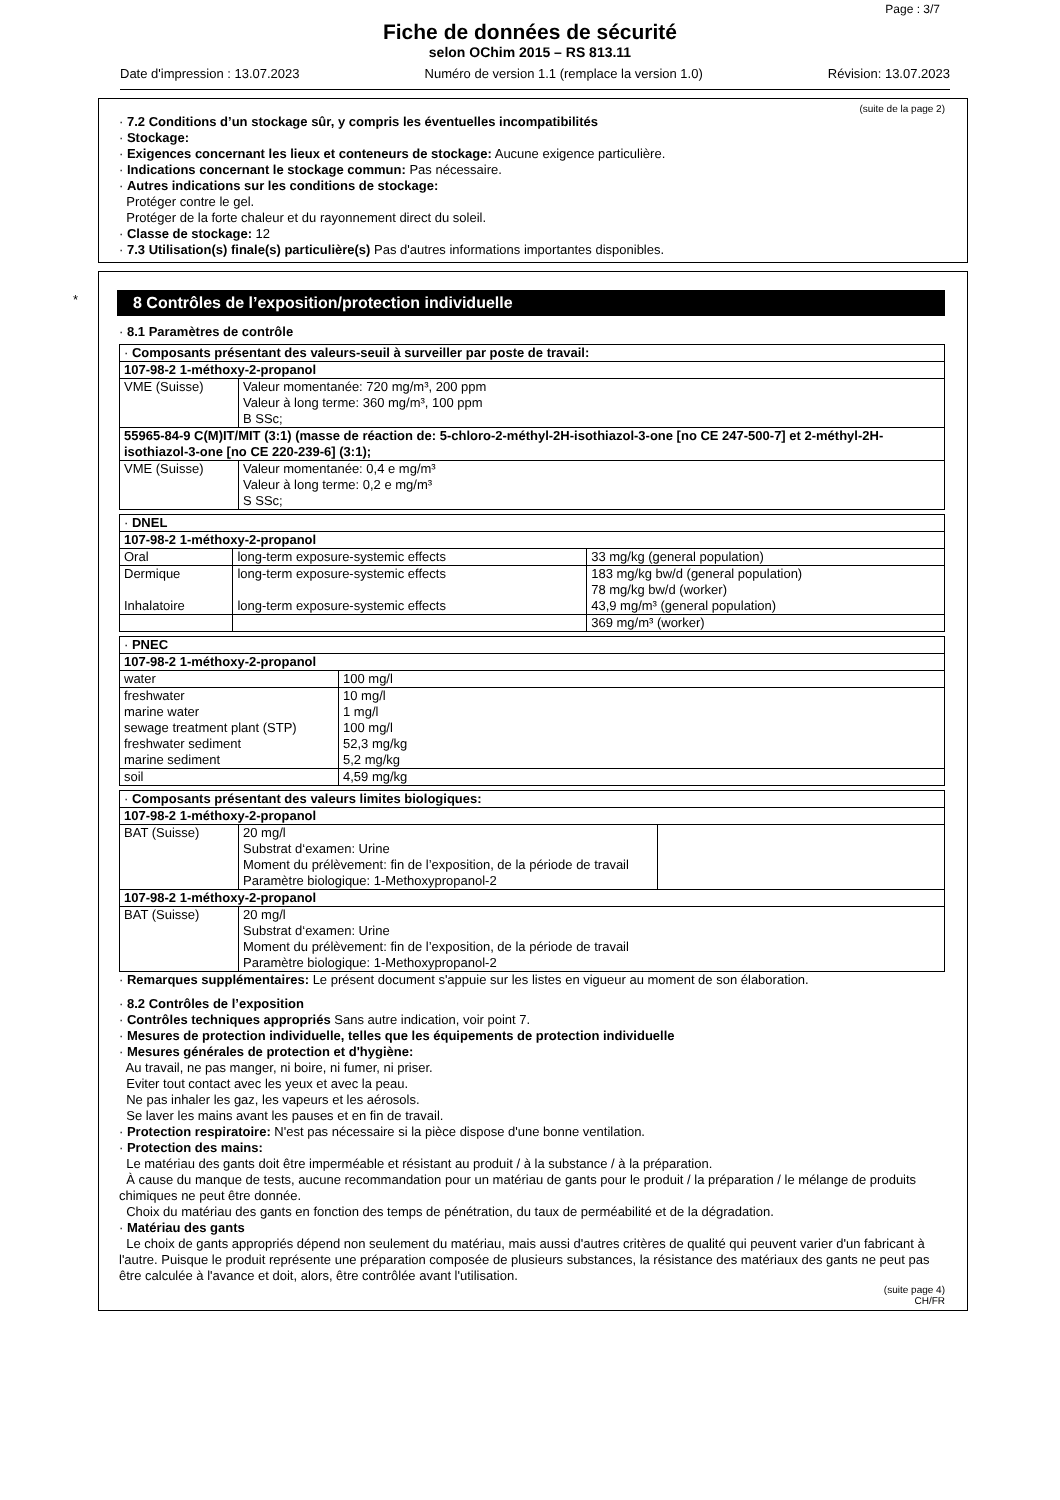Page : 3/7
Fiche de données de sécurité
selon OChim 2015 – RS 813.11
Date d'impression : 13.07.2023 Numéro de version 1.1 (remplace la version 1.0) Révision: 13.07.2023
(suite de la page 2)
· 7.2 Conditions d’un stockage sûr, y compris les éventuelles incompatibilités
· Stockage:
· Exigences concernant les lieux et conteneurs de stockage: Aucune exigence particulière.
· Indications concernant le stockage commun: Pas nécessaire.
· Autres indications sur les conditions de stockage:
Protéger contre le gel.
Protéger de la forte chaleur et du rayonnement direct du soleil.
· Classe de stockage: 12
· 7.3 Utilisation(s) finale(s) particulière(s) Pas d'autres informations importantes disponibles.
*
8 Contrôles de l’exposition/protection individuelle
· 8.1 Paramètres de contrôle
| · Composants présentant des valeurs-seuil à surveiller par poste de travail: | |
| 107-98-2 1-méthoxy-2-propanol | |
| VME (Suisse) | Valeur momentanée: 720 mg/m³, 200 ppm Valeur à long terme: 360 mg/m³, 100 ppm B SSc; |
| 55965-84-9 C(M)IT/MIT (3:1) (masse de réaction de: 5-chloro-2-méthyl-2H-isothiazol-3-one [no CE 247-500-7] et 2-méthyl-2H-isothiazol-3-one [no CE 220-239-6] (3:1); | |
| VME (Suisse) | Valeur momentanée: 0,4 e mg/m³ Valeur à long terme: 0,2 e mg/m³ S SSc; |
| · DNEL | | |
| 107-98-2 1-méthoxy-2-propanol | | |
| Oral | long-term exposure-systemic effects | 33 mg/kg (general population) |
| Dermique | long-term exposure-systemic effects | 183 mg/kg bw/d (general population) |
| | | 78 mg/kg bw/d (worker) |
| Inhalatoire | long-term exposure-systemic effects | 43,9 mg/m³ (general population) |
| | | 369 mg/m³ (worker) |
| · PNEC | |
| 107-98-2 1-méthoxy-2-propanol | |
| water | 100 mg/l |
| freshwater | 10 mg/l |
| marine water | 1 mg/l |
| sewage treatment plant (STP) | 100 mg/l |
| freshwater sediment | 52,3 mg/kg |
| marine sediment | 5,2 mg/kg |
| soil | 4,59 mg/kg |
| · Composants présentant des valeurs limites biologiques: | | |
| 107-98-2 1-méthoxy-2-propanol | | |
| BAT (Suisse) | 20 mg/l Substrat d‘examen: Urine Moment du prélèvement: fin de l’exposition, de la période de travail Paramètre biologique: 1-Methoxypropanol-2 | |
| 107-98-2 1-méthoxy-2-propanol | | |
| BAT (Suisse) | 20 mg/l Substrat d‘examen: Urine Moment du prélèvement: fin de l’exposition, de la période de travail Paramètre biologique: 1-Methoxypropanol-2 | |
· Remarques supplémentaires: Le présent document s'appuie sur les listes en vigueur au moment de son élaboration.
· 8.2 Contrôles de l’exposition
· Contrôles techniques appropriés Sans autre indication, voir point 7.
· Mesures de protection individuelle, telles que les équipements de protection individuelle
· Mesures générales de protection et d'hygiène:
Au travail, ne pas manger, ni boire, ni fumer, ni priser.
Eviter tout contact avec les yeux et avec la peau.
Ne pas inhaler les gaz, les vapeurs et les aérosols.
Se laver les mains avant les pauses et en fin de travail.
· Protection respiratoire: N'est pas nécessaire si la pièce dispose d'une bonne ventilation.
· Protection des mains:
Le matériau des gants doit être imperméable et résistant au produit / à la substance / à la préparation.
À cause du manque de tests, aucune recommandation pour un matériau de gants pour le produit / la préparation / le mélange de produits chimiques ne peut être donnée.
Choix du matériau des gants en fonction des temps de pénétration, du taux de perméabilité et de la dégradation.
· Matériau des gants
Le choix de gants appropriés dépend non seulement du matériau, mais aussi d'autres critères de qualité qui peuvent varier d'un fabricant à l'autre. Puisque le produit représente une préparation composée de plusieurs substances, la résistance des matériaux des gants ne peut pas être calculée à l'avance et doit, alors, être contrôlée avant l'utilisation.
(suite page 4)
CH/FR